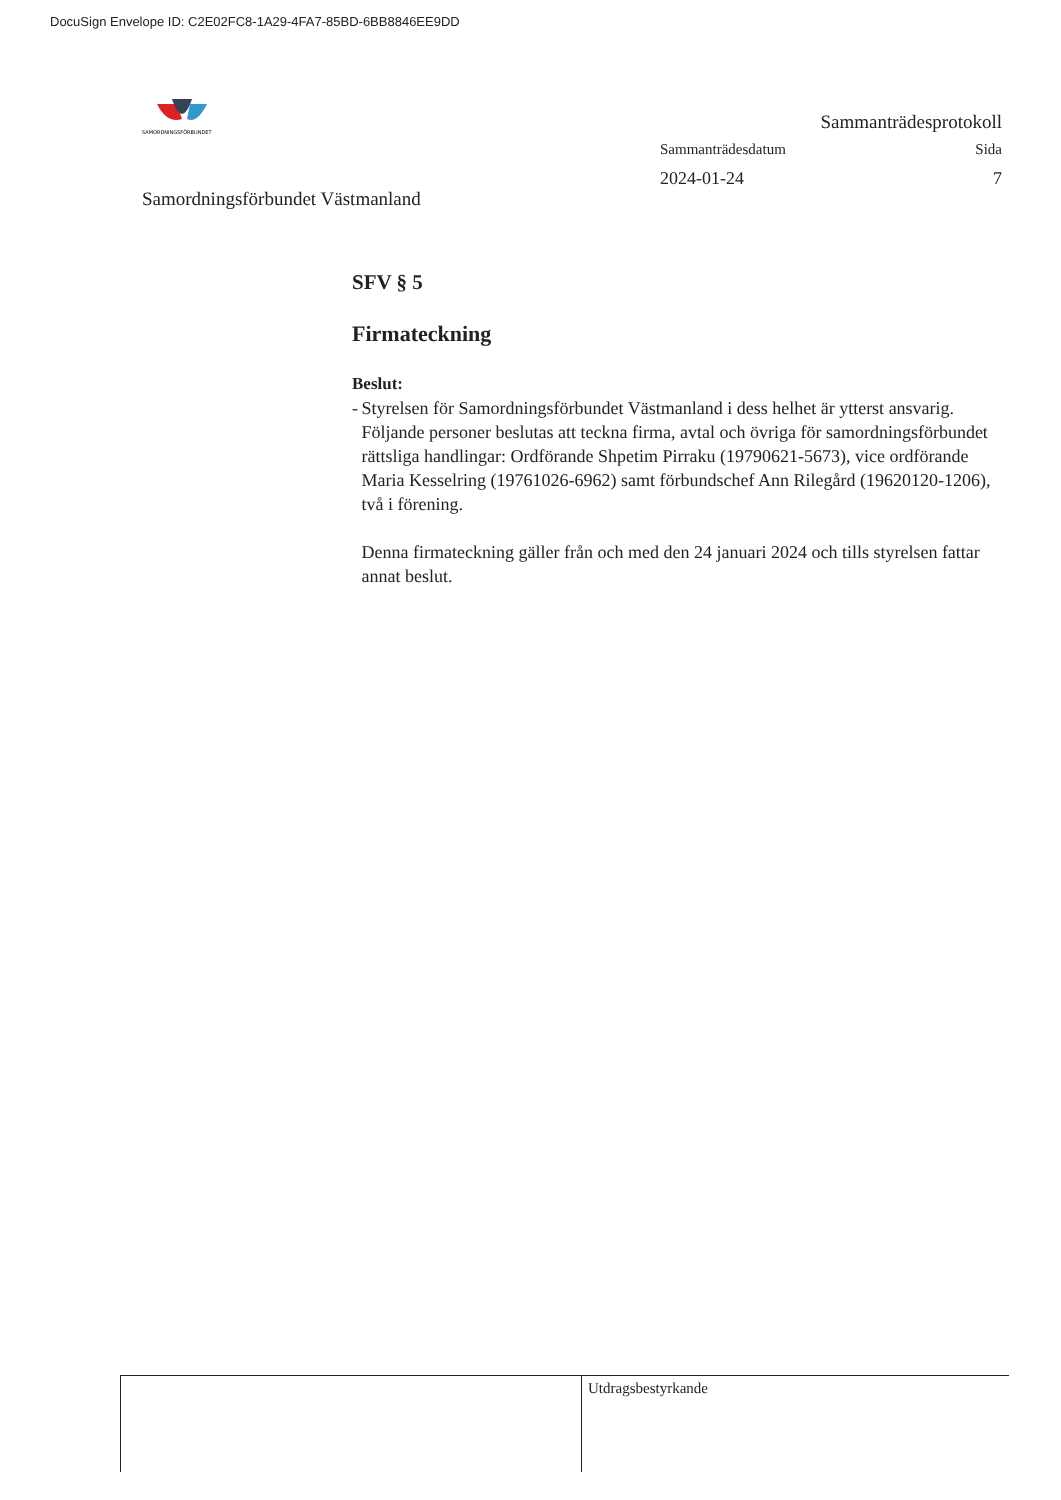DocuSign Envelope ID: C2E02FC8-1A29-4FA7-85BD-6BB8846EE9DD
SAMORDNINGSFÖRBUNDET
Samordningsförbundet Västmanland
Sammanträdesprotokoll
Sammanträdesdatum Sida
2024-01-24 7
SFV § 5
Firmateckning
Beslut:
- Styrelsen för Samordningsförbundet Västmanland i dess helhet är ytterst ansvarig.
Följande personer beslutas att teckna firma, avtal och övriga för samordningsförbundet rättsliga handlingar: Ordförande Shpetim Pirraku (19790621-5673), vice ordförande Maria Kesselring (19761026-6962) samt förbundschef Ann Rilegård (19620120-1206), två i förening.
Denna firmateckning gäller från och med den 24 januari 2024 och tills styrelsen fattar annat beslut.
Utdragsbestyrkande